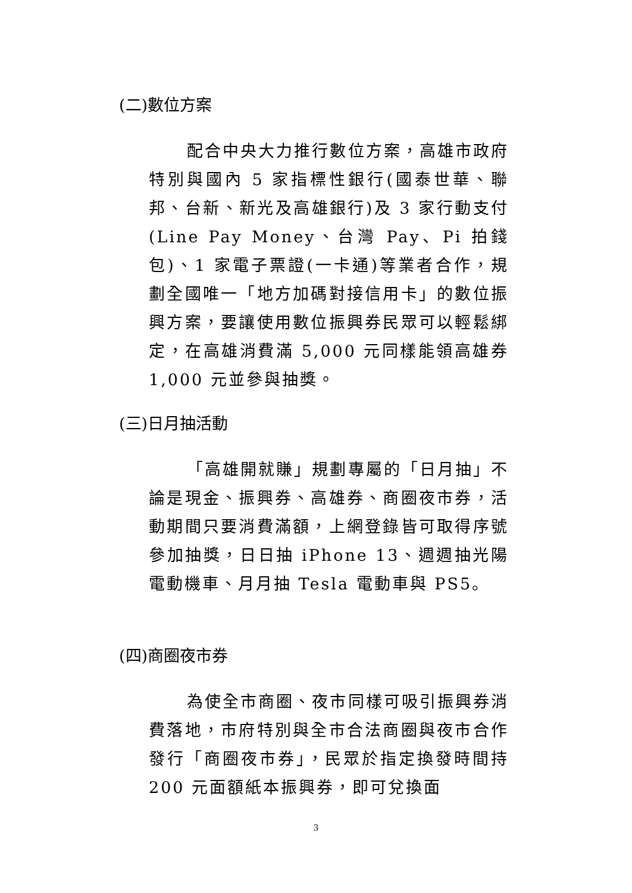(二)數位方案
配合中央大力推行數位方案，高雄市政府特別與國內 5 家指標性銀行(國泰世華、聯邦、台新、新光及高雄銀行)及 3 家行動支付(Line Pay Money、台灣 Pay、Pi 拍錢包)、1 家電子票證(一卡通)等業者合作，規劃全國唯一「地方加碼對接信用卡」的數位振興方案，要讓使用數位振興券民眾可以輕鬆綁定，在高雄消費滿 5,000 元同樣能領高雄券 1,000 元並參與抽獎。
(三)日月抽活動
「高雄開就賺」規劃專屬的「日月抽」不論是現金、振興券、高雄券、商圈夜市券，活動期間只要消費滿額，上網登錄皆可取得序號參加抽獎，日日抽 iPhone 13、週週抽光陽電動機車、月月抽 Tesla 電動車與 PS5。
(四)商圈夜市券
為使全市商圈、夜市同樣可吸引振興券消費落地，市府特別與全市合法商圈與夜市合作發行「商圈夜市券」，民眾於指定換發時間持 200 元面額紙本振興券，即可兌換面
3